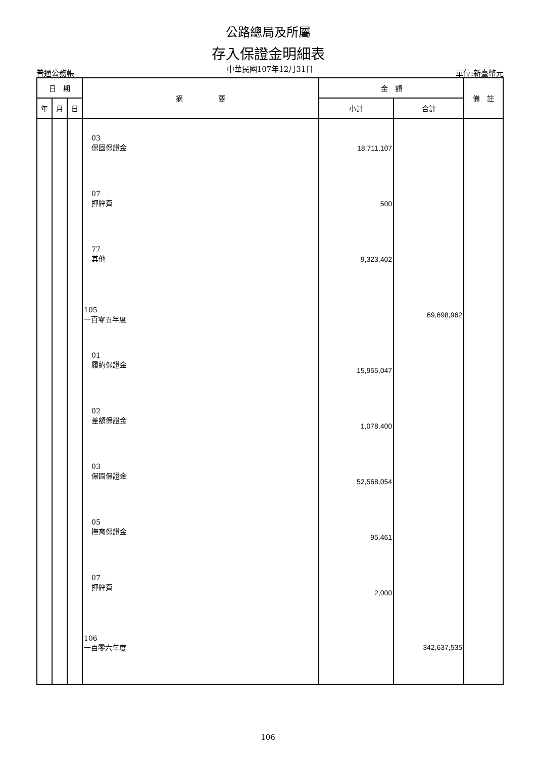公路總局及所屬
存入保證金明細表
普通公務帳 中華民國107年12月31日 單位:新臺幣元
| 日 期 | | | 摘 要 | 金 額 | | 備 註 |
| --- | --- | --- | --- | --- | --- | --- |
| 年 | 月 | 日 | | 小計 | 合計 | |
| | | | 03 保固保證金 07 押牌費 77 其他 105 一百零五年度 01 履約保證金 02 差額保證金 03 保固保證金 05 撫育保證金 07 押牌費 106 一百零六年度 | 18,711,107 500 9,323,402 15,955,047 1,078,400 52,568,054 95,461 2,000 | 69,698,962 342,637,535 | |
106